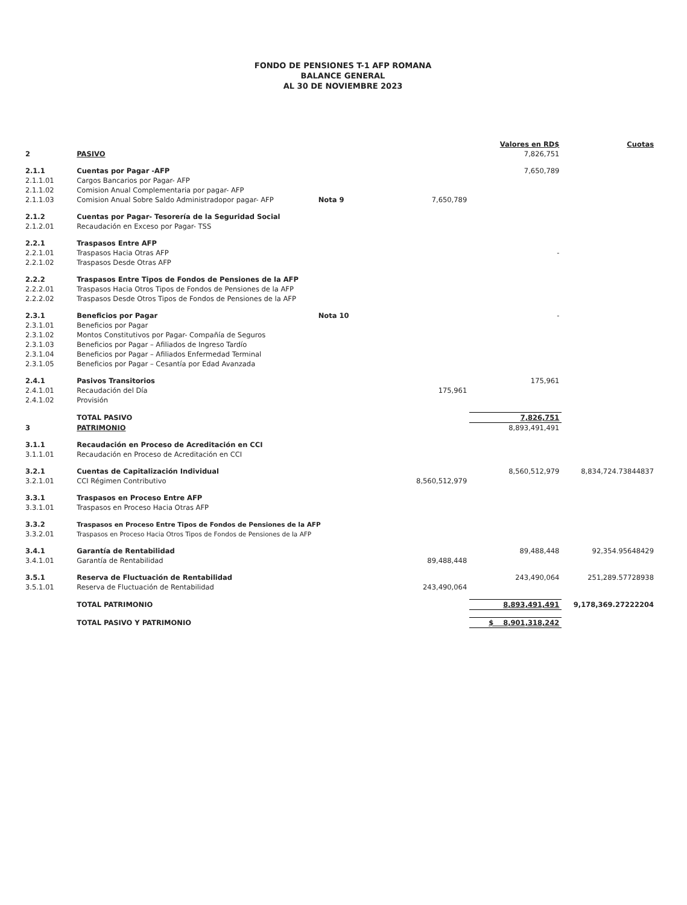FONDO DE PENSIONES T-1 AFP ROMANA
BALANCE GENERAL
AL 30 DE NOVIEMBRE 2023
| | | | | Valores en RD$ | Cuotas |
| 2 | PASIVO | | | 7,826,751 | |
| 2.1.1 | Cuentas por Pagar -AFP | | | 7,650,789 | |
| 2.1.1.01 | Cargos Bancarios por Pagar- AFP | | | | |
| 2.1.1.02 | Comision Anual Complementaria por pagar- AFP | | | | |
| 2.1.1.03 | Comision Anual Sobre Saldo Administradopor pagar- AFP | Nota 9 | 7,650,789 | | |
| 2.1.2 | Cuentas por Pagar- Tesorería de la Seguridad Social | | | | |
| 2.1.2.01 | Recaudación en Exceso por Pagar- TSS | | | | |
| 2.2.1 | Traspasos Entre AFP | | | | |
| 2.2.1.01 | Traspasos Hacia Otras AFP | | | - | |
| 2.2.1.02 | Traspasos Desde Otras AFP | | | | |
| 2.2.2 | Traspasos Entre Tipos de Fondos de Pensiones de la AFP | | | | |
| 2.2.2.01 | Traspasos Hacia Otros Tipos de Fondos de Pensiones de la AFP | | | | |
| 2.2.2.02 | Traspasos Desde Otros Tipos de Fondos de Pensiones de la AFP | | | | |
| 2.3.1 | Beneficios por Pagar | Nota 10 | | - | |
| 2.3.1.01 | Beneficios por Pagar | | | | |
| 2.3.1.02 | Montos Constitutivos por Pagar- Compañía de Seguros | | | | |
| 2.3.1.03 | Beneficios por Pagar – Afiliados de Ingreso Tardío | | | | |
| 2.3.1.04 | Beneficios por Pagar – Afiliados Enfermedad Terminal | | | | |
| 2.3.1.05 | Beneficios por Pagar – Cesantía por Edad Avanzada | | | | |
| 2.4.1 | Pasivos Transitorios | | | 175,961 | |
| 2.4.1.01 | Recaudación del Día | | 175,961 | | |
| 2.4.1.02 | Provisión | | | | |
| | TOTAL PASIVO | | | 7,826,751 | |
| 3 | PATRIMONIO | | | 8,893,491,491 | |
| 3.1.1 | Recaudación en Proceso de Acreditación en CCI | | | | |
| 3.1.1.01 | Recaudación en Proceso de Acreditación en CCI | | | | |
| 3.2.1 | Cuentas de Capitalización Individual | | | 8,560,512,979 | 8,834,724.73844837 |
| 3.2.1.01 | CCI Régimen Contributivo | | 8,560,512,979 | | |
| 3.3.1 | Traspasos en Proceso Entre AFP | | | | |
| 3.3.1.01 | Traspasos en Proceso Hacia Otras AFP | | | | |
| 3.3.2 | Traspasos en Proceso Entre Tipos de Fondos de Pensiones de la AFP | | | | |
| 3.3.2.01 | Traspasos en Proceso Hacia Otros Tipos de Fondos de Pensiones de la AFP | | | | |
| 3.4.1 | Garantía de Rentabilidad | | | 89,488,448 | 92,354.95648429 |
| 3.4.1.01 | Garantía de Rentabilidad | | 89,488,448 | | |
| 3.5.1 | Reserva de Fluctuación de Rentabilidad | | | 243,490,064 | 251,289.57728938 |
| 3.5.1.01 | Reserva de Fluctuación de Rentabilidad | | 243,490,064 | | |
| | TOTAL PATRIMONIO | | | 8,893,491,491 | 9,178,369.27222204 |
| | TOTAL PASIVO Y PATRIMONIO | | | $ 8,901,318,242 | |